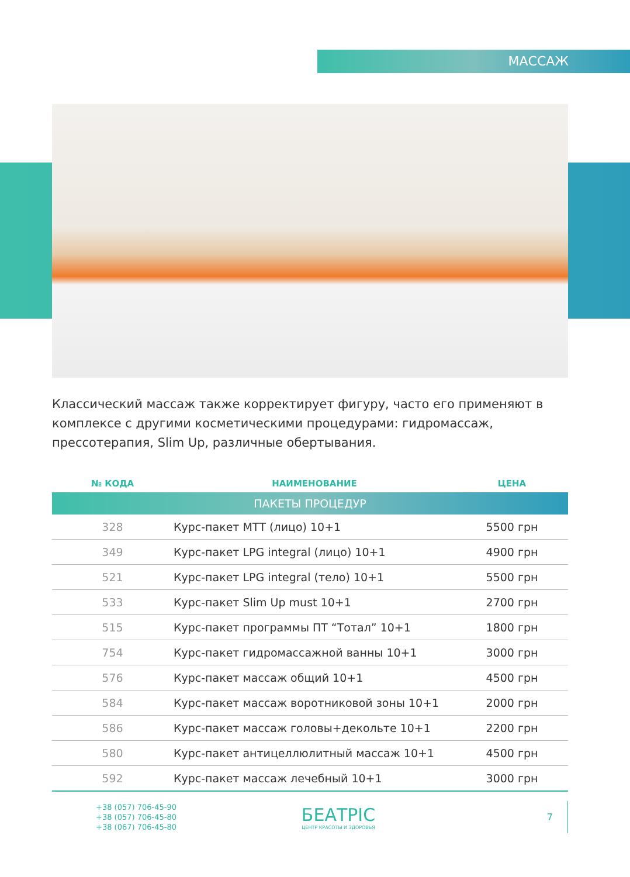МАССАЖ
Классический массаж также корректирует фигуру, часто его применяют в комплексе с другими косметическими процедурами: гидромассаж, прессотерапия, Slim Up, различные обертывания.
| № КОДА | НАИМЕНОВАНИЕ | ЦЕНА |
| --- | --- | --- |
| ПАКЕТЫ ПРОЦЕДУР | | |
| 328 | Курс-пакет МТТ (лицо) 10+1 | 5500 грн |
| 349 | Курс-пакет LPG integral (лицо) 10+1 | 4900 грн |
| 521 | Курс-пакет LPG integral (тело) 10+1 | 5500 грн |
| 533 | Курс-пакет Slim Up must 10+1 | 2700 грн |
| 515 | Курс-пакет программы ПТ “Тотал” 10+1 | 1800 грн |
| 754 | Курс-пакет гидромассажной ванны 10+1 | 3000 грн |
| 576 | Курс-пакет массаж общий 10+1 | 4500 грн |
| 584 | Курс-пакет массаж воротниковой зоны 10+1 | 2000 грн |
| 586 | Курс-пакет массаж головы+декольте 10+1 | 2200 грн |
| 580 | Курс-пакет антицеллюлитный массаж 10+1 | 4500 грн |
| 592 | Курс-пакет массаж лечебный 10+1 | 3000 грн |
+38 (057) 706-45-90
+38 (057) 706-45-80
+38 (067) 706-45-80
БЕАТРІС
ЦЕНТР КРАСОТЫ И ЗДОРОВЬЯ
7